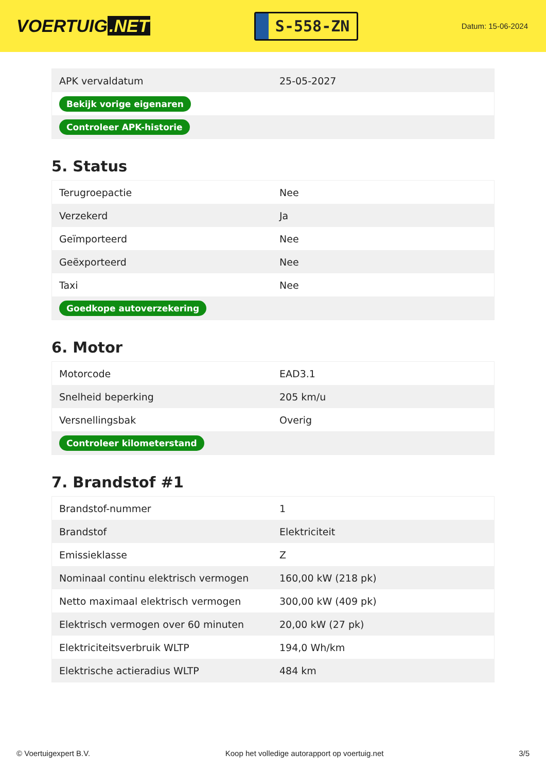VOERTUIG.NET
S-558-ZN
Datum: 15-06-2024
| APK vervaldatum | 25-05-2027 |
| Bekijk vorige eigenaren | |
| Controleer APK-historie | |
5. Status
| Terugroepactie | Nee |
| Verzekerd | Ja |
| Geïmporteerd | Nee |
| Geëxporteerd | Nee |
| Taxi | Nee |
| Goedkope autoverzekering | |
6. Motor
| Motorcode | EAD3.1 |
| Snelheid beperking | 205 km/u |
| Versnellingsbak | Overig |
| Controleer kilometerstand | |
7. Brandstof #1
| Brandstof-nummer | 1 |
| Brandstof | Elektriciteit |
| Emissieklasse | Z |
| Nominaal continu elektrisch vermogen | 160,00 kW (218 pk) |
| Netto maximaal elektrisch vermogen | 300,00 kW (409 pk) |
| Elektrisch vermogen over 60 minuten | 20,00 kW (27 pk) |
| Elektriciteitsverbruik WLTP | 194,0 Wh/km |
| Elektrische actieradius WLTP | 484 km |
© Voertuigexpert B.V. Koop het volledige autorapport op voertuig.net 3/5